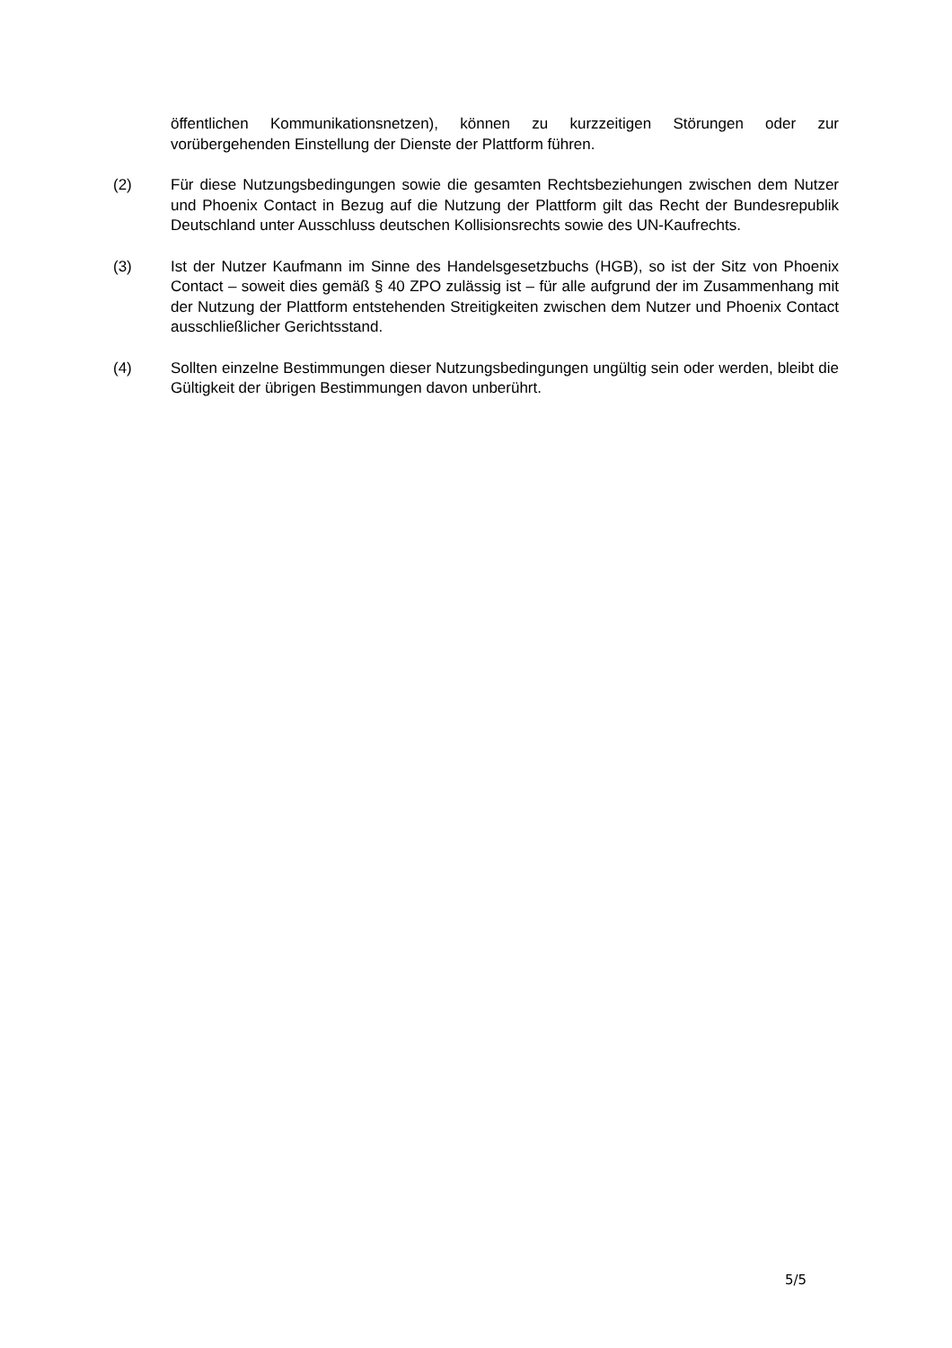öffentlichen Kommunikationsnetzen), können zu kurzzeitigen Störungen oder zur vorübergehenden Einstellung der Dienste der Plattform führen.
(2) Für diese Nutzungsbedingungen sowie die gesamten Rechtsbeziehungen zwischen dem Nutzer und Phoenix Contact in Bezug auf die Nutzung der Plattform gilt das Recht der Bundesrepublik Deutschland unter Ausschluss deutschen Kollisionsrechts sowie des UN-Kaufrechts.
(3) Ist der Nutzer Kaufmann im Sinne des Handelsgesetzbuchs (HGB), so ist der Sitz von Phoenix Contact – soweit dies gemäß § 40 ZPO zulässig ist – für alle aufgrund der im Zusammenhang mit der Nutzung der Plattform entstehenden Streitigkeiten zwischen dem Nutzer und Phoenix Contact ausschließlicher Gerichtsstand.
(4) Sollten einzelne Bestimmungen dieser Nutzungsbedingungen ungültig sein oder werden, bleibt die Gültigkeit der übrigen Bestimmungen davon unberührt.
5/5